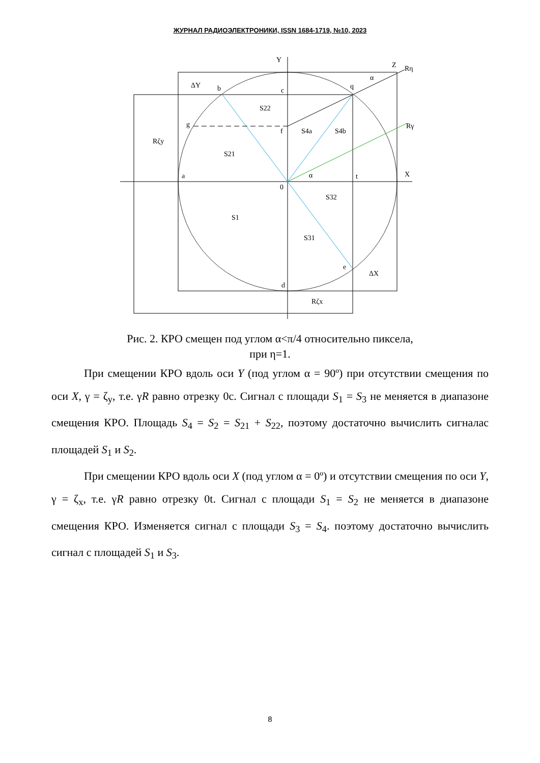ЖУРНАЛ РАДИОЭЛЕКТРОНИКИ, ISSN 1684-1719, №10, 2023
Y
X
Z
Rη
Rγ
α
b
c
q
g
f
a
0
t
e
d
α
S22
S21
S4a
S4b
S32
S1
S31
ΔX
Rζx
Rζy
ΔY
Рис. 2. КРО смещен под углом α<π/4 относительно пиксела,
при η=1.
При смещении КРО вдоль оси Y (под углом α = 90º) при отсутствии смещения по оси X, γ = ζ<sub>y</sub>, т.е. γR равно отрезку 0с. Сигнал с площади S<sub>1</sub> = S<sub>3</sub> не меняется в диапазоне смещения КРО. Площадь S<sub>4</sub> = S<sub>2</sub> = S<sub>21</sub> + S<sub>22</sub>, поэтому достаточно вычислить сигналас площадей S<sub>1</sub> и S<sub>2</sub>.
При смещении КРО вдоль оси X (под углом α = 0º) и отсутствии смещения по оси Y, γ = ζ<sub>x</sub>, т.е. γR равно отрезку 0t. Сигнал с площади S<sub>1</sub> = S<sub>2</sub> не меняется в диапазоне смещения КРО. Изменяется сигнал с площади S<sub>3</sub> = S<sub>4</sub>. поэтому достаточно вычислить сигнал с площадей S<sub>1</sub> и S<sub>3</sub>.
8